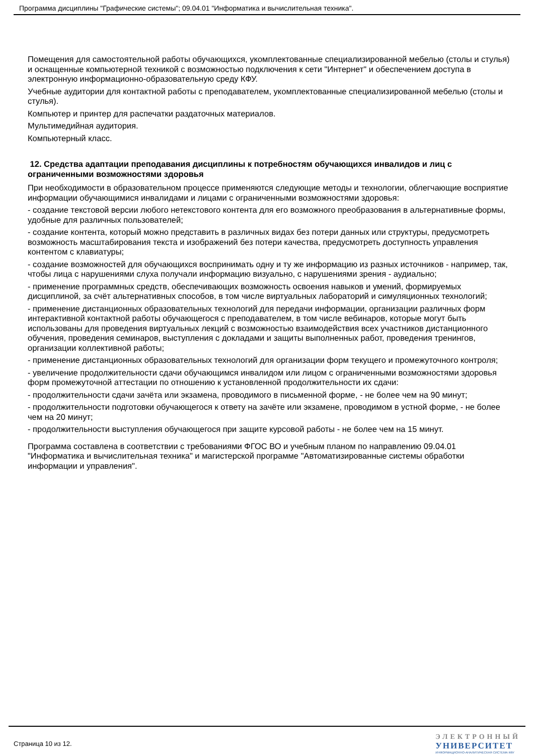Программа дисциплины "Графические системы"; 09.04.01 "Информатика и вычислительная техника".
Помещения для самостоятельной работы обучающихся, укомплектованные специализированной мебелью (столы и стулья) и оснащенные компьютерной техникой с возможностью подключения к сети "Интернет" и обеспечением доступа в электронную информационно-образовательную среду КФУ.
Учебные аудитории для контактной работы с преподавателем, укомплектованные специализированной мебелью (столы и стулья).
Компьютер и принтер для распечатки раздаточных материалов.
Мультимедийная аудитория.
Компьютерный класс.
12. Средства адаптации преподавания дисциплины к потребностям обучающихся инвалидов и лиц с ограниченными возможностями здоровья
При необходимости в образовательном процессе применяются следующие методы и технологии, облегчающие восприятие информации обучающимися инвалидами и лицами с ограниченными возможностями здоровья:
- создание текстовой версии любого нетекстового контента для его возможного преобразования в альтернативные формы, удобные для различных пользователей;
- создание контента, который можно представить в различных видах без потери данных или структуры, предусмотреть возможность масштабирования текста и изображений без потери качества, предусмотреть доступность управления контентом с клавиатуры;
- создание возможностей для обучающихся воспринимать одну и ту же информацию из разных источников - например, так, чтобы лица с нарушениями слуха получали информацию визуально, с нарушениями зрения - аудиально;
- применение программных средств, обеспечивающих возможность освоения навыков и умений, формируемых дисциплиной, за счёт альтернативных способов, в том числе виртуальных лабораторий и симуляционных технологий;
- применение дистанционных образовательных технологий для передачи информации, организации различных форм интерактивной контактной работы обучающегося с преподавателем, в том числе вебинаров, которые могут быть использованы для проведения виртуальных лекций с возможностью взаимодействия всех участников дистанционного обучения, проведения семинаров, выступления с докладами и защиты выполненных работ, проведения тренингов, организации коллективной работы;
- применение дистанционных образовательных технологий для организации форм текущего и промежуточного контроля;
- увеличение продолжительности сдачи обучающимся инвалидом или лицом с ограниченными возможностями здоровья форм промежуточной аттестации по отношению к установленной продолжительности их сдачи:
- продолжительности сдачи зачёта или экзамена, проводимого в письменной форме, - не более чем на 90 минут;
- продолжительности подготовки обучающегося к ответу на зачёте или экзамене, проводимом в устной форме, - не более чем на 20 минут;
- продолжительности выступления обучающегося при защите курсовой работы - не более чем на 15 минут.
Программа составлена в соответствии с требованиями ФГОС ВО и учебным планом по направлению 09.04.01 "Информатика и вычислительная техника" и магистерской программе "Автоматизированные системы обработки информации и управления".
Страница 10 из 12.
ЭЛЕКТРОННЫЙ
УНИВЕРСИТЕТ
ИНФОРМАЦИОННО-АНАЛИТИЧЕСКАЯ СИСТЕМА КФУ